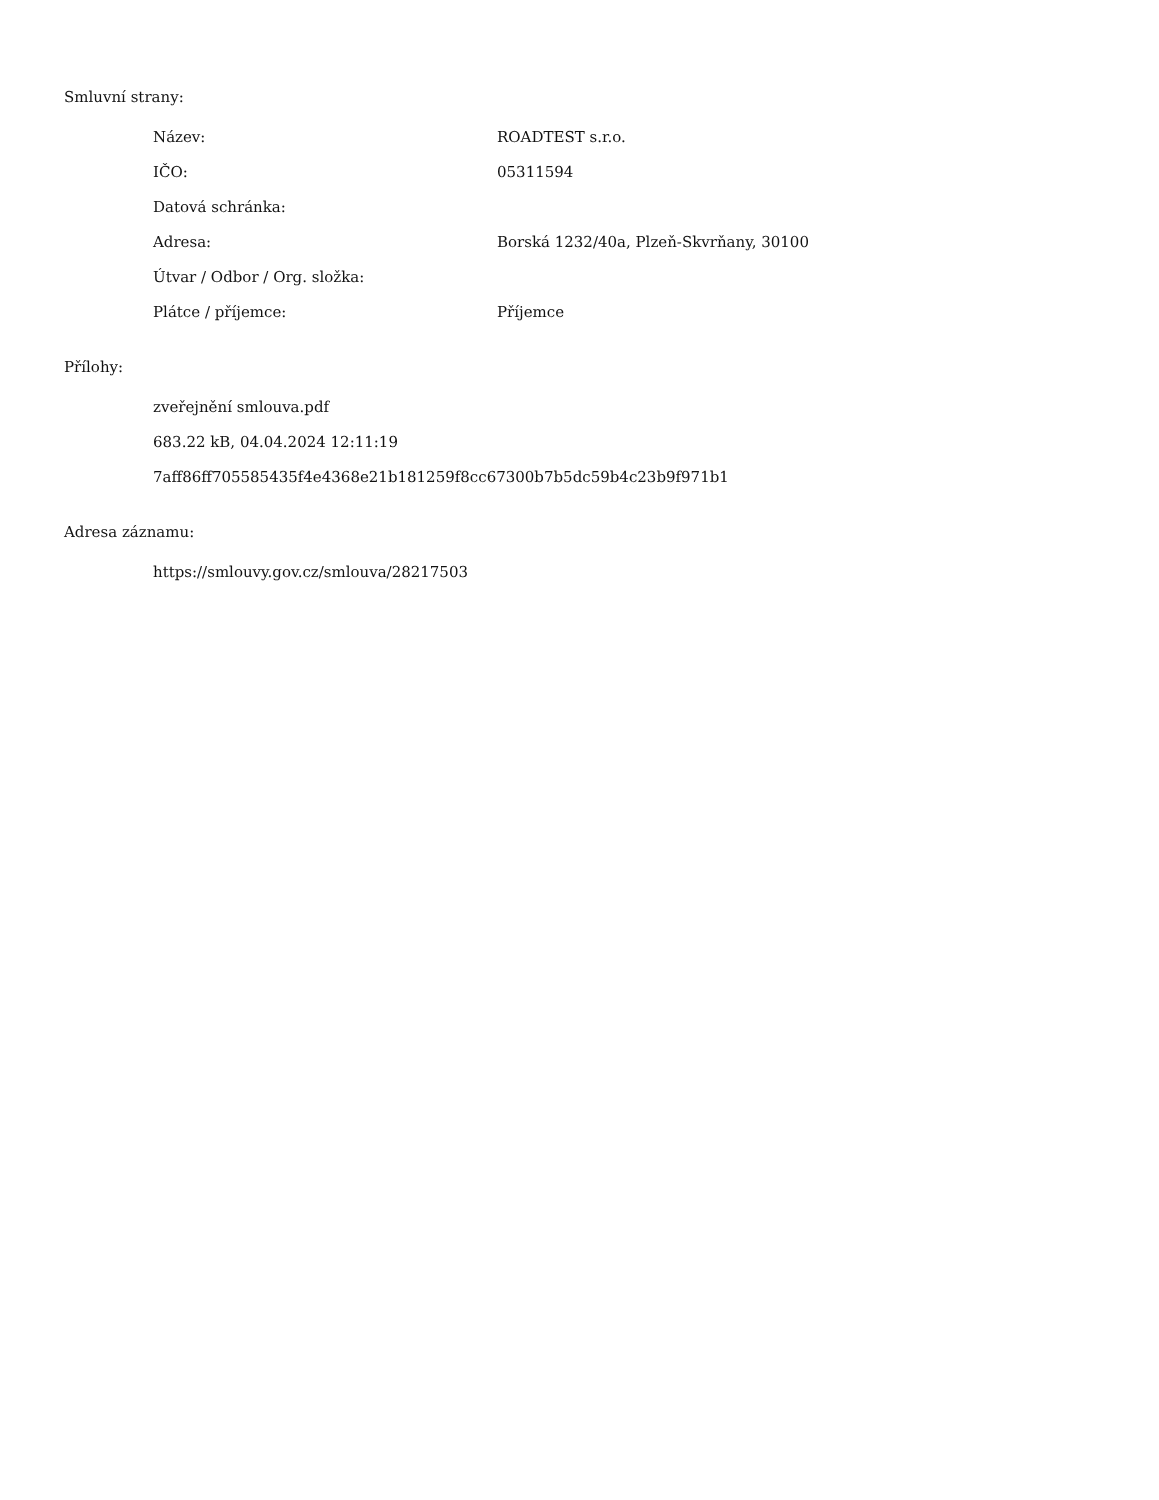Smluvní strany:
| Název: | ROADTEST s.r.o. |
| IČO: | 05311594 |
| Datová schránka: | |
| Adresa: | Borská 1232/40a, Plzeň-Skvrňany, 30100 |
| Útvar / Odbor / Org. složka: | |
| Plátce / příjemce: | Příjemce |
Přílohy:
zveřejnění smlouva.pdf
683.22 kB, 04.04.2024 12:11:19
7aff86ff705585435f4e4368e21b181259f8cc67300b7b5dc59b4c23b9f971b1
Adresa záznamu:
https://smlouvy.gov.cz/smlouva/28217503